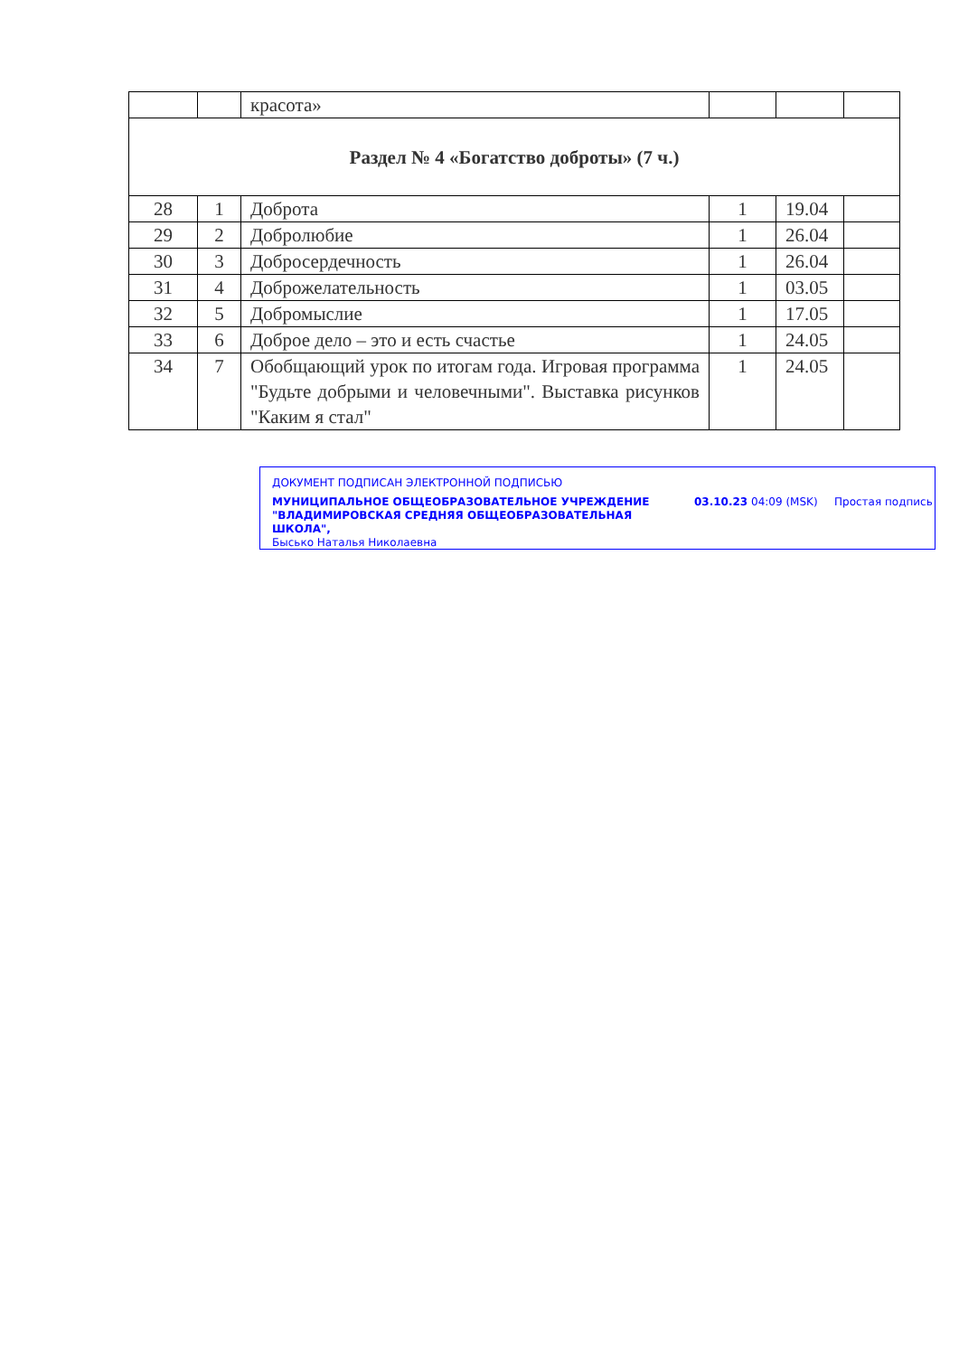| | | красота» | | | |
| Раздел № 4 «Богатство доброты» (7 ч.) | | | | | |
| 28 | 1 | Доброта | 1 | 19.04 | |
| 29 | 2 | Добролюбие | 1 | 26.04 | |
| 30 | 3 | Добросердечность | 1 | 26.04 | |
| 31 | 4 | Доброжелательность | 1 | 03.05 | |
| 32 | 5 | Добромыслие | 1 | 17.05 | |
| 33 | 6 | Доброе дело – это и есть счастье | 1 | 24.05 | |
| 34 | 7 | Обобщающий урок по итогам года. Игровая программа "Будьте добрыми и человечными". Выставка рисунков "Каким я стал" | 1 | 24.05 | |
ДОКУМЕНТ ПОДПИСАН ЭЛЕКТРОННОЙ ПОДПИСЬЮ
МУНИЦИПАЛЬНОЕ ОБЩЕОБРАЗОВАТЕЛЬНОЕ УЧРЕЖДЕНИЕ "ВЛАДИМИРОВСКАЯ СРЕДНЯЯ ОБЩЕОБРАЗОВАТЕЛЬНАЯ ШКОЛА",
Бысько Наталья Николаевна
03.10.23 04:09 (MSK) Простая подпись